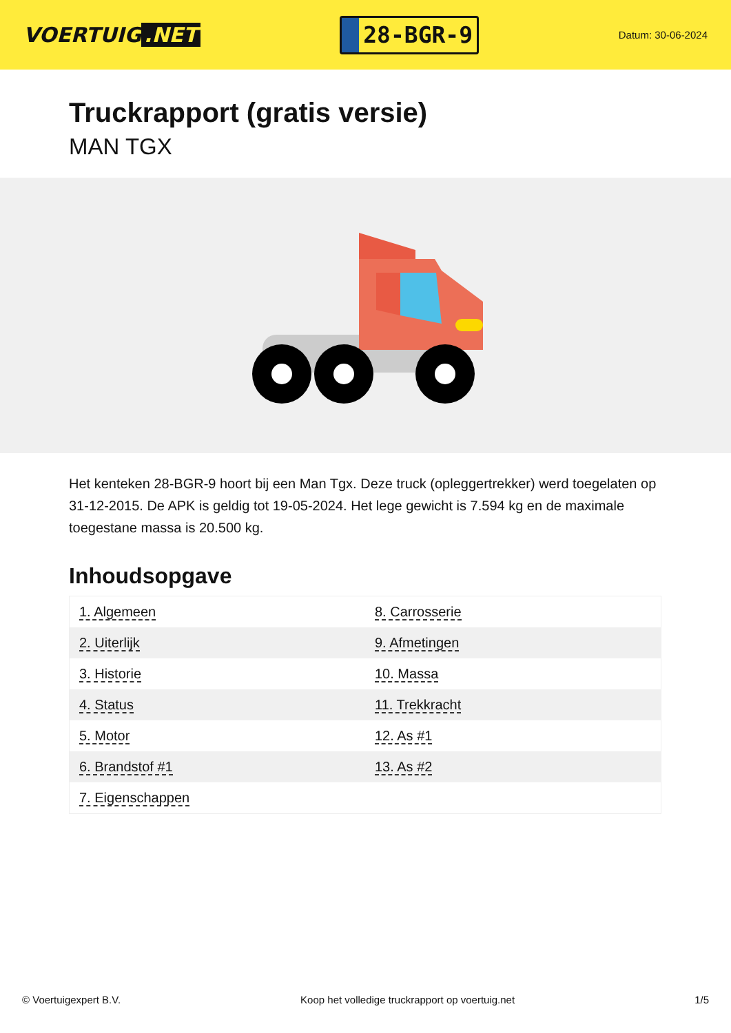VOERTUIG.NET
28-BGR-9
Datum: 30-06-2024
Truckrapport (gratis versie)
MAN TGX
Het kenteken 28-BGR-9 hoort bij een Man Tgx. Deze truck (opleggertrekker) werd toegelaten op 31-12-2015. De APK is geldig tot 19-05-2024. Het lege gewicht is 7.594 kg en de maximale toegestane massa is 20.500 kg.
Inhoudsopgave
| 1. Algemeen | 8. Carrosserie |
| 2. Uiterlijk | 9. Afmetingen |
| 3. Historie | 10. Massa |
| 4. Status | 11. Trekkracht |
| 5. Motor | 12. As #1 |
| 6. Brandstof #1 | 13. As #2 |
| 7. Eigenschappen | |
© Voertuigexpert B.V. Koop het volledige truckrapport op voertuig.net 1/5